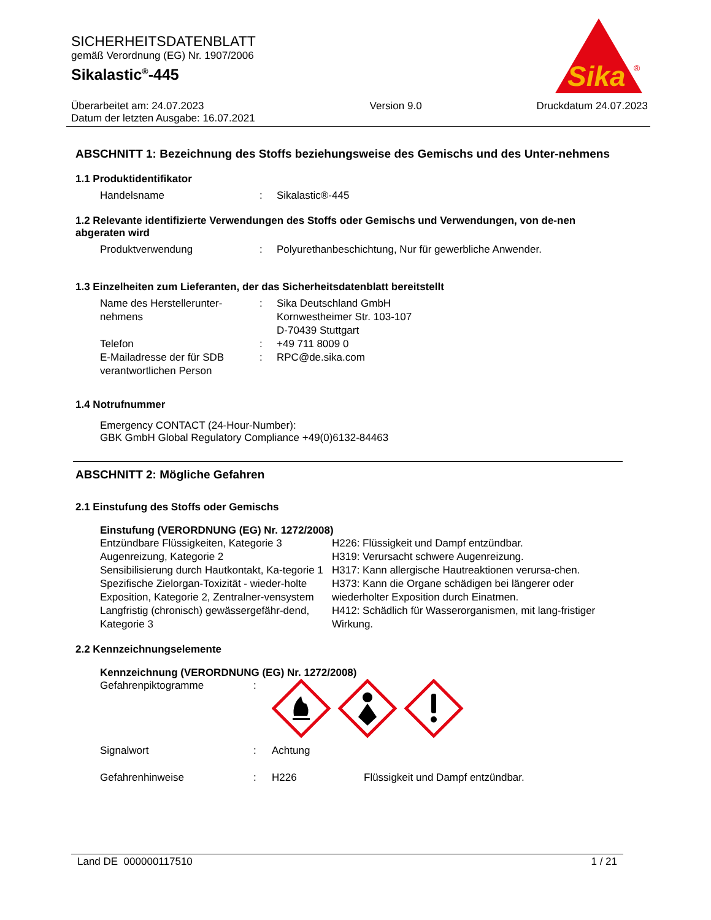SICHERHEITSDATENBLATT
gemäß Verordnung (EG) Nr. 1907/2006
Sikalastic<sup>®</sup>-445
Sika
®
Überarbeitet am: 24.07.2023
Datum der letzten Ausgabe: 16.07.2021
Version 9.0 Druckdatum 24.07.2023
ABSCHNITT 1: Bezeichnung des Stoffs beziehungsweise des Gemischs und des Unter-nehmens
1.1 Produktidentifikator
| Handelsname | : | Sikalastic®-445 |
1.2 Relevante identifizierte Verwendungen des Stoffs oder Gemischs und Verwendungen, von de-nen abgeraten wird
| Produktverwendung | : | Polyurethanbeschichtung, Nur für gewerbliche Anwender. |
1.3 Einzelheiten zum Lieferanten, der das Sicherheitsdatenblatt bereitstellt
| Name des Herstellerunter- nehmens | : | Sika Deutschland GmbH Kornwestheimer Str. 103-107 D-70439 Stuttgart |
| Telefon | : | +49 711 8009 0 |
| E-Mailadresse der für SDB verantwortlichen Person | : | RPC@de.sika.com |
1.4 Notrufnummer
Emergency CONTACT (24-Hour-Number):
GBK GmbH Global Regulatory Compliance +49(0)6132-84463
ABSCHNITT 2: Mögliche Gefahren
2.1 Einstufung des Stoffs oder Gemischs
Einstufung (VERORDNUNG (EG) Nr. 1272/2008)
| Entzündbare Flüssigkeiten, Kategorie 3 | H226: Flüssigkeit und Dampf entzündbar. |
| Augenreizung, Kategorie 2 | H319: Verursacht schwere Augenreizung. |
| Sensibilisierung durch Hautkontakt, Ka-tegorie 1 | H317: Kann allergische Hautreaktionen verursa-chen. |
| Spezifische Zielorgan-Toxizität - wieder-holte Exposition, Kategorie 2, Zentralner-vensystem | H373: Kann die Organe schädigen bei längerer oder wiederholter Exposition durch Einatmen. |
| Langfristig (chronisch) gewässergefähr-dend, Kategorie 3 | H412: Schädlich für Wasserorganismen, mit lang-fristiger Wirkung. |
2.2 Kennzeichnungselemente
Kennzeichnung (VERORDNUNG (EG) Nr. 1272/2008)
| Gefahrenpiktogramme | : | | |
| Signalwort | : | Achtung | |
| Gefahrenhinweise | : | H226 | Flüssigkeit und Dampf entzündbar. |
Land DE 000000117510 1 / 21